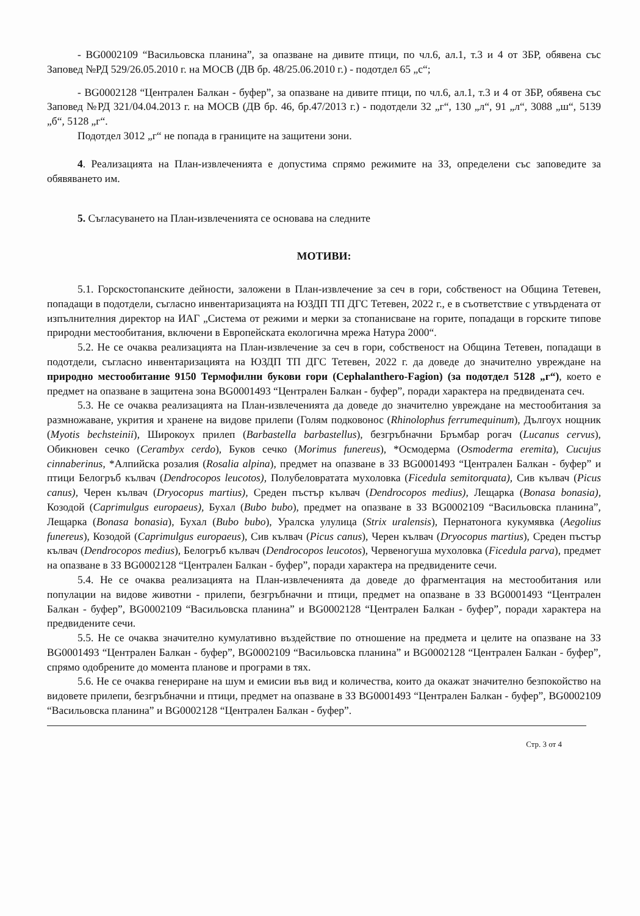- BG0002109 “Васильовска планина”, за опазване на дивите птици, по чл.6, ал.1, т.3 и 4 от ЗБР, обявена със Заповед №РД 529/26.05.2010 г. на МОСВ (ДВ бр. 48/25.06.2010 г.) - подотдел 65 „с“;
- BG0002128 “Централен Балкан - буфер”, за опазване на дивите птици, по чл.6, ал.1, т.3 и 4 от ЗБР, обявена със Заповед №РД 321/04.04.2013 г. на МОСВ (ДВ бр. 46, бр.47/2013 г.) - подотдели 32 „г“, 130 „л“, 91 „л“, 3088 „ш“, 5139 „б“, 5128 „г“.
Подотдел 3012 „г“ не попада в границите на защитени зони.
4. Реализацията на План-извлеченията е допустима спрямо режимите на ЗЗ, определени със заповедите за обявяването им.
5. Съгласуването на План-извлеченията се основава на следните
МОТИВИ:
5.1. Горскостопанските дейности, заложени в План-извлечение за сеч в гори, собственост на Община Тетевен, попадащи в подотдели, съгласно инвентаризацията на ЮЗДП ТП ДГС Тетевен, 2022 г., е в съответствие с утвърдената от изпълнителния директор на ИАГ „Система от режими и мерки за стопанисване на горите, попадащи в горските типове природни местообитания, включени в Европейската екологична мрежа Натура 2000“.
5.2. Не се очаква реализацията на План-извлечение за сеч в гори, собственост на Община Тетевен, попадащи в подотдели, съгласно инвентаризацията на ЮЗДП ТП ДГС Тетевен, 2022 г. да доведе до значително увреждане на природно местообитание 9150 Термофилни букови гори (Cephalanthero-Fagion) (за подотдел 5128 „г“), което е предмет на опазване в защитена зона BG0001493 “Централен Балкан - буфер”, поради характера на предвидената сеч.
5.3. Не се очаква реализацията на План-извлеченията да доведе до значително увреждане на местообитания за размножаване, укрития и хранене на видове прилепи (Голям подковонос (Rhinolophus ferrumequinum), Дългоух нощник (Myotis bechsteinii), Широкоух прилеп (Barbastella barbastellus), безгръбначни Бръмбар рогач (Lucanus cervus), Обикновен сечко (Cerambyx cerdo), Буков сечко (Morimus funereus), *Осмодерма (Osmoderma eremita), Cucujus cinnaberinus, *Алпийска розалия (Rosalia alpina), предмет на опазване в ЗЗ BG0001493 “Централен Балкан - буфер” и птици Белогръб кълвач (Dendrocopos leucotos), Полубеловратата мухоловка (Ficedula semitorquata), Сив кълвач (Picus canus), Черен кълвач (Dryocopus martius), Среден пъстър кълвач (Dendrocopos medius), Лещарка (Bonasa bonasia), Козодой (Caprimulgus europaeus), Бухал (Bubo bubo), предмет на опазване в ЗЗ BG0002109 “Васильовска планина”, Лещарка (Bonasa bonasia), Бухал (Bubo bubo), Уралска улулица (Strix uralensis), Пернатонога кукумявка (Aegolius funereus), Козодой (Caprimulgus europaeus), Сив кълвач (Picus canus), Черен кълвач (Dryocopus martius), Среден пъстър кълвач (Dendrocopos medius), Белогръб кълвач (Dendrocopos leucotos), Червеногуша мухоловка (Ficedula parva), предмет на опазване в ЗЗ BG0002128 “Централен Балкан - буфер”, поради характера на предвидените сечи.
5.4. Не се очаква реализацията на План-извлеченията да доведе до фрагментация на местообитания или популации на видове животни - прилепи, безгръбначни и птици, предмет на опазване в ЗЗ BG0001493 “Централен Балкан - буфер”, BG0002109 “Васильовска планина” и BG0002128 “Централен Балкан - буфер”, поради характера на предвидените сечи.
5.5. Не се очаква значително кумулативно въздействие по отношение на предмета и целите на опазване на ЗЗ BG0001493 “Централен Балкан - буфер”, BG0002109 “Васильовска планина” и BG0002128 “Централен Балкан - буфер”, спрямо одобрените до момента планове и програми в тях.
5.6. Не се очаква генериране на шум и емисии във вид и количества, които да окажат значително безпокойство на видовете прилепи, безгръбначни и птици, предмет на опазване в ЗЗ BG0001493 “Централен Балкан - буфер”, BG0002109 “Васильовска планина” и BG0002128 “Централен Балкан - буфер”.
Стр. 3 от 4